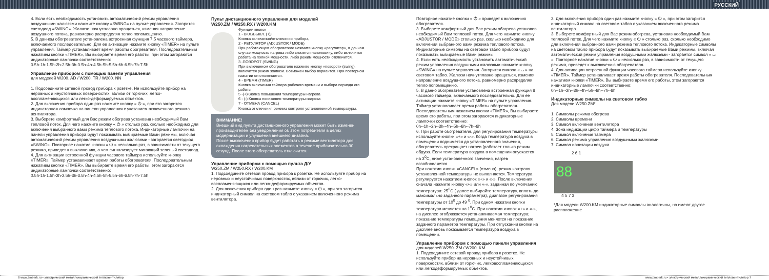РУССКИЙ
4. Если есть необходимость установить автоматический режим управления воздушными жалюзями нажмите кнопку «SWING» на пульте управления. Загорится светодиод «SWING». Жалюзи начнутплавно вращаться, изменяя направление воздушного потока, равномерно распределяя тепло попомещению.
5. В данном обогревателе установлена встроенная функция 7,5 часового таймера, включаемого последовательно. Для ее активации нажмите кнопку «TIMER» на пульте управления. Таймер устанавливает время работы обогревателя. Последовательным нажатием кнопки «TIMER», Вы выбираете время его работы, при этом загораются индикаторные лампочки соответственно:
0.5h-1h-1.5h-2h-2.5h-3h-3.5h-4h-4.5h-5h-5.5h-6h-6.5h-7h-7.5h
Управление прибором с помощью панели управления
для моделей W200. AD / W200. TR / W200. NN
1. Подсоедините сетевой провод прибора к розетке. Не используйте прибор на неровных и неустойчивых поверхностях, вблизи от горючих, легко-воспламеняющихся или легко-деформируемых объектов.
2. Для включения прибора один раз нажмите кнопку « ⏻ », при это загорится индикаторная лампочка на панели управления с указанием включенного режима вентилятора.
3. Выберете комфортный для Вас режим обогрева установив необходимый Вам тепловой поток. Для чего нажмите кнопку « ⏻ » столько раз, сколько необходимо для включения выбранного вами режима теплового потока. Индикаторные лампочки на панели управления прибора будут показывать выбираемые Вами режимы, включая автоматический режим управления воздушными жалюзями - загорается светодиод «SWING». Повторное нажатие кнопки « ⏻ » несколько раз, в зависимости от текущего режима, приведет к выключению, о чем сигнализирует мигающий зеленый светодиод.
4. Для активации встроенной функции часового таймера используйте кнопку «TIMER». Таймер устанавливает время работы обогревателя. Последовательным нажатием кнопки «TIMER», Вы выбираете время его работы, этом загораются индикаторные лампочки соответственно:
0.5h-1h-1.5h-2h-2.5h-3h-3.5h-4h-4.5h-5h-5.5h-6h-6.5h-7h-7.5h
Пульт дистанционного управления для моделей
W250.ZM / W250.RX / W200.KM
Функции кнопок
1 - ВКЛ./ВЫКЛ. ( ⏻
Кнопка включения/отключения прибора,
2 - РЕГУЛЯТОР (ADJUSTOR / MODE)
При работающем обогревателе нажмите кнопку «регулятор», в данном случае мощность нагрева либо снизится наполовину, либо включится работа на полной мощности, либо режим мощности отключится.
3 -ПОВОРОТ (SWING)
При включенном обогревателе нажмите кнопку «поворот» (swing), включится режим жалюзи. Возможен выбор вариантов. При повторном нажатии он отключается.
4 - ВРЕМЯ (TIMER)
Кнопка включения таймера рабочего времени и выбора периода его работы
5 -(+)Кнопка повышения температуры нагрева
6 - (-) Кнопка понижения температуры нагрева
7 - ОТМЕНА (CANCEL)
Кнопка отключения режима контроля установленной температуры.
ВНИМАНИЕ!
Внешний вид пульта дистанционного управления может быть изменен производителем без уведомления об этом потребителя в целях модернизации и улучшения внешнего дизайна.
После выключения прибор будет работать в режиме вентилятора для охлаждения нагревательных элементов в течение приблизительно 30 секунд. После этого обогреватель отключится.
Управление прибором с помощью пульта Д/У
W250.ZM / W250.RX / W200.KM
1. Подсоедините сетевой провод прибора к розетке. Не используйте прибор на неровных и неустойчивых поверхностях, вблизи от горючих, легко-воспламеняющихся или легко-деформируемых объектов.
2. Для включения прибора один раз нажмите кнопку « ⏻ », при это загорится индикаторный символ на световом табло с указанием включенного режима вентилятора.
Повторное нажатие кнопки « ⏻ » приведет к включению обогревателя.
3. Выберете комфортный для Вас режим обогрева установив необходимый Вам тепловой поток. Для чего нажмите кнопку «ADJUSTOR / MODE» столько раз, сколько необходимо для включения выбранного вами режима теплового потока. Индикаторные символы на световом табло прибора будут показывать выбираемые Вами режимы.
4. Если есть необходимость установить автоматический режим управления воздушными жалюзями нажмите кнопку «SWING» на пульте управления. Загорится символ « ⌴ » на световом табло. Жалюзи начнутплавно вращаться, изменяя направление воздушного потока, равномерно распределяя тепло попомещению.
5. В данно обогревателе установлена встроенная функция 8 часового таймера, включаемого последовательно. Для ее активации нажмите кнопку «TIMER» на пульте управления. Таймер устанавливает время работы обогревателя. Последовательным нажатием кнопки «TIMER», Вы выбираете время его работы, при этом загораются индикаторные лампочки соответственно:
0h--1h--2h--3h--4h--5h--6h--7h--8h
6. При работе обогревателя, для регулирования температуры используйте кнопки «+» и «-». Когда температура воздуха в помещении поднимется до установленного значения, обогреватель прекращает нагрев (работает только режим обдува. Если температура воздуха в помещении опускается на 3<sup>0</sup>С, ниже установленного занчения, нагрев возобновляется.
При нажатии кнопки «CANCEL» (отмена), режим контроля установленной температуры не выполняется. Температура регулируется нажатием кнопок «+» и «-». После включения сначала нажмите кнопку «+» или «-», заданная по умолчанию температура: 25<sup>0</sup>С ( далее выбирайте температуру, вплоть до максимально заданного параметра), диапазон регулирования температуры от 10<sup>0</sup> до 49 <sup>0</sup>. При одном нажатии кнопки температура меняется на 1<sup>0</sup>С. При нажатии кнопок «+» и «-», на дисплее отображается устанавливаемая температура; показание температуры помещения меняется на показание заданного параметра температуры. При отпускании кнопки на дисплее вновь показывается температура воздуха в помещении.
Управление прибором с помощью панели управления
для моделей W250. ZM / W200. KM
1. Подсоедините сетевой провод прибора к розетке. Не используйте прибор на неровных и неустойчивых поверхностях, вблизи от горючих, легковоспламеняющихся или легкодеформируемых объектов.
2. Для включения прибора один раз нажмите кнопку « ⏻ », при этом загорится индикаторный символ на световом табло с указанием включенного режима вентилятора.
3. Выберете комфортный для Вас режим обогрева, установив необходимый Вам тепловой поток. Для чего нажмите кнопку « ⏻ » столько раз, сколько необходимо для включения выбранного вами режима теплового потока. Индикаторные символы на световом табло прибора будут показывать выбираемые Вами режимы, включая автоматический режим управления воздушными жалюзями - загорается символ « ⌴ ». Повторное нажатие кнопки « ⏻ » несколько раз, в зависимости от текущего режима, приведет к выключению обогревателя.
4. Для активации встроенной функции часового таймера используйте кнопку «TIMER». Таймер устанавливает время работы обогревателя. Последовательным нажатием кнопки «TIMER», Вы выбираете время его работы, этом загораются индикаторные лампочки соответственно:
0h--1h--2h--3h--4h--5h--6h--7h--8h
Индикаторные символы на световом табло
Для модели W250.ZM*
1. Символы режима обогрева
2. Символы времени
3. Символ включения вентилятора
4. Зона индикации цифр таймера и температуры
5. Символ включения таймера
6. Символ режима управления воздушными жалюзями
7. Символ ионизации воздуха
2 6 1
88
4 5 7 3
*Для модели W200.KM индикаторные символы аналогичны, но имеют другое расположение
6 www.timberk.ru • электрический металлокерамический тепловентилятор www.timberk.ru • электрический металлокерамический тепловентилятор 7